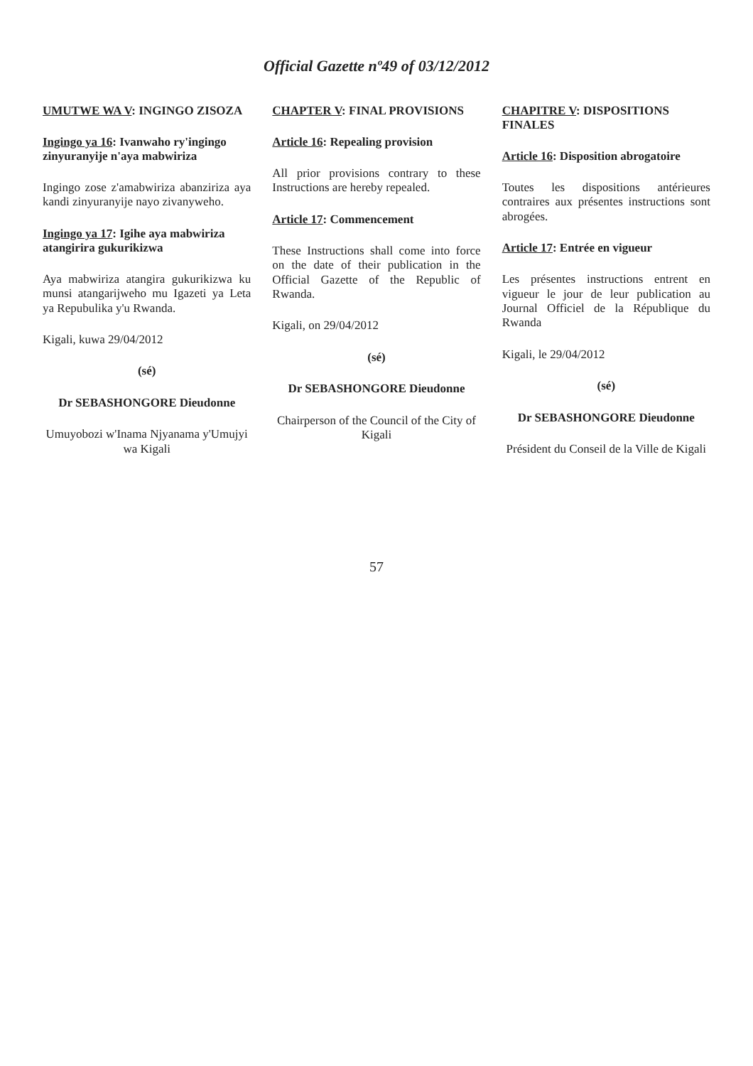Official Gazette nº49 of 03/12/2012
UMUTWE WA V: INGINGO ZISOZA
Ingingo ya 16: Ivanwaho ry'ingingo zinyuranyije n'aya mabwiriza
Ingingo zose z'amabwiriza abanziriza aya kandi zinyuranyije nayo zivanyweho.
Ingingo ya 17: Igihe aya mabwiriza atangirira gukurikizwa
Aya mabwiriza atangira gukurikizwa ku munsi atangarijweho mu Igazeti ya Leta ya Repubulika y'u Rwanda.
Kigali, kuwa 29/04/2012
(sé)
Dr SEBASHONGORE Dieudonne
Umuyobozi w'Inama Njyanama y'Umujyi wa Kigali
CHAPTER V: FINAL PROVISIONS
Article 16: Repealing provision
All prior provisions contrary to these Instructions are hereby repealed.
Article 17: Commencement
These Instructions shall come into force on the date of their publication in the Official Gazette of the Republic of Rwanda.
Kigali, on 29/04/2012
(sé)
Dr SEBASHONGORE Dieudonne
Chairperson of the Council of the City of Kigali
CHAPITRE V: DISPOSITIONS FINALES
Article 16: Disposition abrogatoire
Toutes les dispositions antérieures contraires aux présentes instructions sont abrogées.
Article 17: Entrée en vigueur
Les présentes instructions entrent en vigueur le jour de leur publication au Journal Officiel de la République du Rwanda
Kigali, le 29/04/2012
(sé)
Dr SEBASHONGORE Dieudonne
Président du Conseil de la Ville de Kigali
57